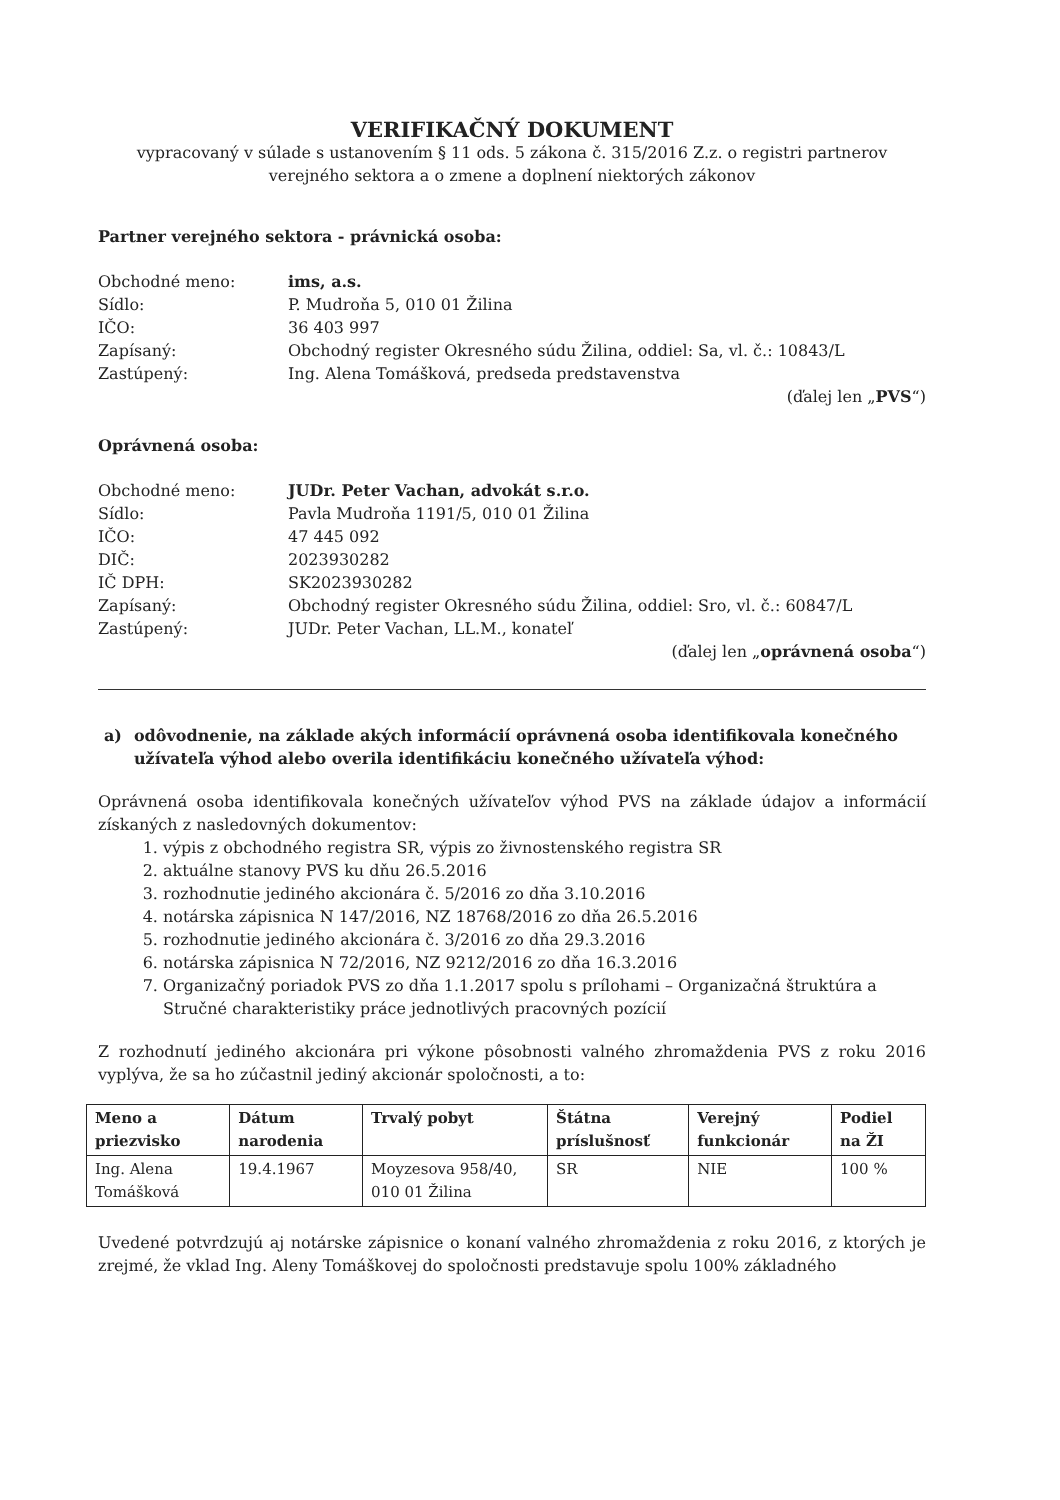VERIFIKAČNÝ DOKUMENT
vypracovaný v súlade s ustanovením § 11 ods. 5 zákona č. 315/2016 Z.z. o registri partnerov verejného sektora a o zmene a doplnení niektorých zákonov
Partner verejného sektora - právnická osoba:
Obchodné meno: ims, a.s. Sídlo: P. Mudroňa 5, 010 01 Žilina IČO: 36 403 997 Zapísaný: Obchodný register Okresného súdu Žilina, oddiel: Sa, vl. č.: 10843/L Zastúpený: Ing. Alena Tomášková, predseda predstavenstva
(ďalej len „PVS“)
Oprávnená osoba:
Obchodné meno: JUDr. Peter Vachan, advokát s.r.o. Sídlo: Pavla Mudroňa 1191/5, 010 01 Žilina IČO: 47 445 092 DIČ: 2023930282 IČ DPH: SK2023930282 Zapísaný: Obchodný register Okresného súdu Žilina, oddiel: Sro, vl. č.: 60847/L Zastúpený: JUDr. Peter Vachan, LL.M., konateľ
(ďalej len „oprávnená osoba“)
a) odôvodnenie, na základe akých informácií oprávnená osoba identifikovala konečného užívateľa výhod alebo overila identifikáciu konečného užívateľa výhod:
Oprávnená osoba identifikovala konečných užívateľov výhod PVS na základe údajov a informácií získaných z nasledovných dokumentov:
1. výpis z obchodného registra SR, výpis zo živnostenského registra SR
2. aktuálne stanovy PVS ku dňu 26.5.2016
3. rozhodnutie jediného akcionára č. 5/2016 zo dňa 3.10.2016
4. notárska zápisnica N 147/2016, NZ 18768/2016 zo dňa 26.5.2016
5. rozhodnutie jediného akcionára č. 3/2016 zo dňa 29.3.2016
6. notárska zápisnica N 72/2016, NZ 9212/2016 zo dňa 16.3.2016
7. Organizačný poriadok PVS zo dňa 1.1.2017 spolu s prílohami – Organizačná štruktúra a Stručné charakteristiky práce jednotlivých pracovných pozícií
Z rozhodnutí jediného akcionára pri výkone pôsobnosti valného zhromaždenia PVS z roku 2016 vyplýva, že sa ho zúčastnil jediný akcionár spoločnosti, a to:
| Meno a priezvisko | Dátum narodenia | Trvalý pobyt | Štátna príslušnosť | Verejný funkcionár | Podiel na ŽI |
| --- | --- | --- | --- | --- | --- |
| Ing. Alena Tomášková | 19.4.1967 | Moyzesova 958/40, 010 01 Žilina | SR | NIE | 100 % |
Uvedené potvrdzujú aj notárske zápisnice o konaní valného zhromaždenia z roku 2016, z ktorých je zrejmé, že vklad Ing. Aleny Tomáškovej do spoločnosti predstavuje spolu 100% základného